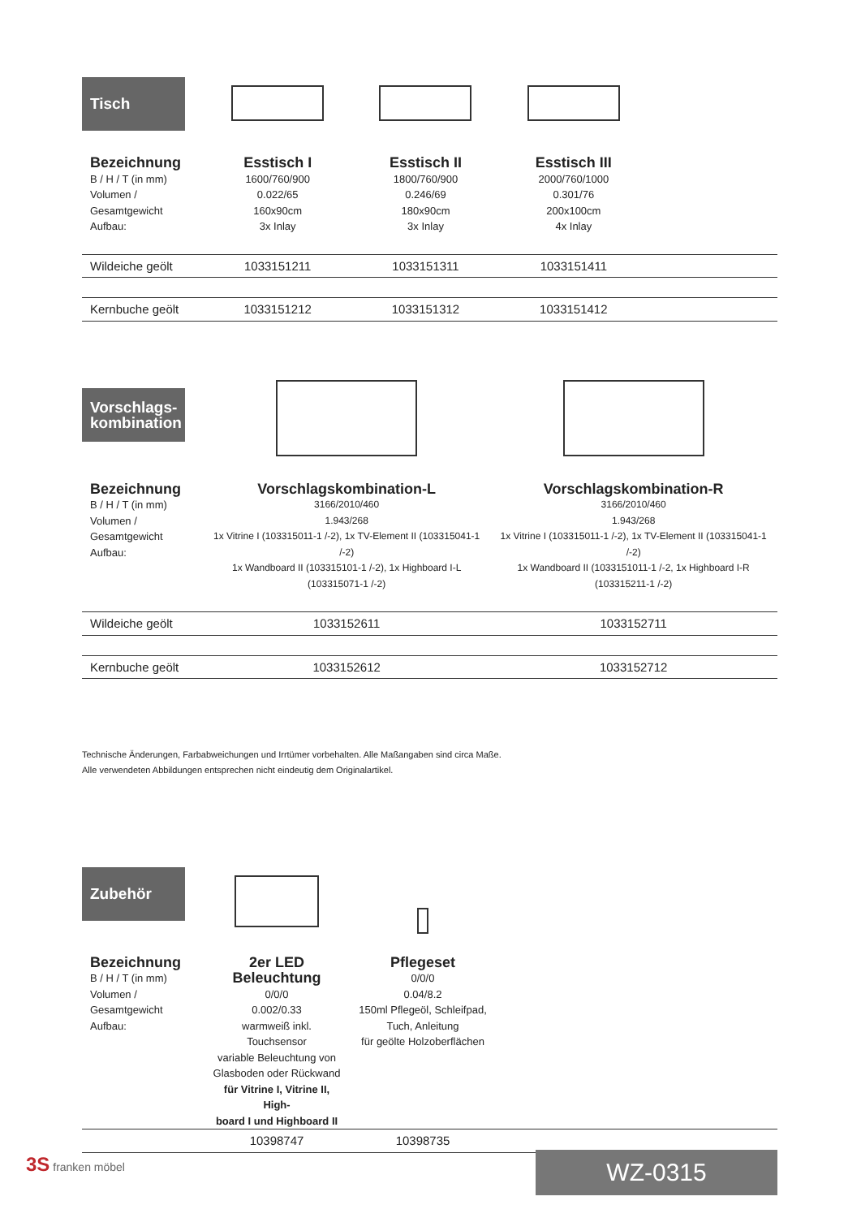| Tisch | | | | |
| Bezeichnung B / H / T (in mm) Volumen / Gesamtgewicht Aufbau: | Esstisch I 1600/760/900 0.022/65 160x90cm 3x Inlay | Esstisch II 1800/760/900 0.246/69 180x90cm 3x Inlay | Esstisch III 2000/760/1000 0.301/76 200x100cm 4x Inlay | |
| Wildeiche geölt | 1033151211 | 1033151311 | 1033151411 | |
| Kernbuche geölt | 1033151212 | 1033151312 | 1033151412 | |
| Vorschlags- kombination | | |
| Bezeichnung B / H / T (in mm) Volumen / Gesamtgewicht Aufbau: | Vorschlagskombination-L 3166/2010/460 1.943/268 1x Vitrine I (103315011-1 /-2), 1x TV-Element II (103315041-1 /-2) 1x Wandboard II (103315101-1 /-2), 1x Highboard I-L (103315071-1 /-2) | Vorschlagskombination-R 3166/2010/460 1.943/268 1x Vitrine I (103315011-1 /-2), 1x TV-Element II (103315041-1 /-2) 1x Wandboard II (1033151011-1 /-2, 1x Highboard I-R (103315211-1 /-2) |
| Wildeiche geölt | 1033152611 | 1033152711 |
| Kernbuche geölt | 1033152612 | 1033152712 |
Technische Änderungen, Farbabweichungen und Irrtümer vorbehalten. Alle Maßangaben sind circa Maße.
Alle verwendeten Abbildungen entsprechen nicht eindeutig dem Originalartikel.
| Zubehör | | | |
| Bezeichnung B / H / T (in mm) Volumen / Gesamtgewicht Aufbau: | 2er LED Beleuchtung 0/0/0 0.002/0.33 warmweiß inkl. Touchsensor variable Beleuchtung von Glasboden oder Rückwand für Vitrine I, Vitrine II, High- board I und Highboard II | Pflegeset 0/0/0 0.04/8.2 150ml Pflegeöl, Schleifpad, Tuch, Anleitung für geölte Holzoberflächen | |
| | 10398747 | 10398735 | |
3S franken möbel WZ-0315